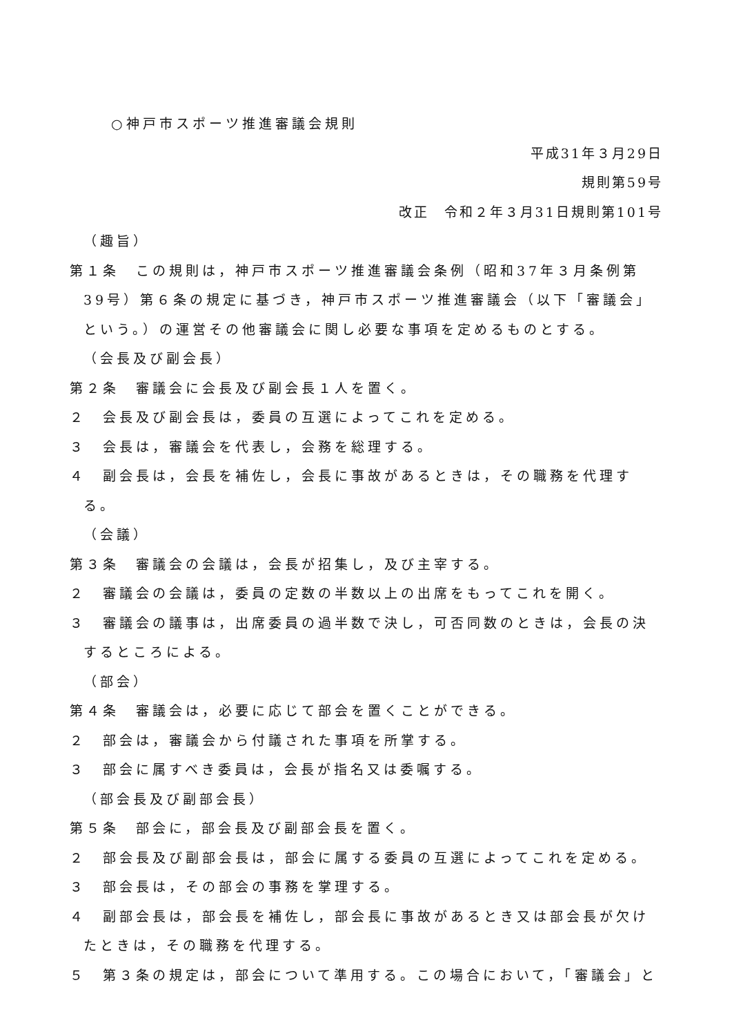○神戸市スポーツ推進審議会規則
平成31年３月29日
規則第59号
改正　令和２年３月31日規則第101号
（趣旨）
第１条　この規則は，神戸市スポーツ推進審議会条例（昭和37年３月条例第39号）第６条の規定に基づき，神戸市スポーツ推進審議会（以下「審議会」という。）の運営その他審議会に関し必要な事項を定めるものとする。
（会長及び副会長）
第２条　審議会に会長及び副会長１人を置く。
２　会長及び副会長は，委員の互選によってこれを定める。
３　会長は，審議会を代表し，会務を総理する。
４　副会長は，会長を補佐し，会長に事故があるときは，その職務を代理する。
（会議）
第３条　審議会の会議は，会長が招集し，及び主宰する。
２　審議会の会議は，委員の定数の半数以上の出席をもってこれを開く。
３　審議会の議事は，出席委員の過半数で決し，可否同数のときは，会長の決するところによる。
（部会）
第４条　審議会は，必要に応じて部会を置くことができる。
２　部会は，審議会から付議された事項を所掌する。
３　部会に属すべき委員は，会長が指名又は委嘱する。
（部会長及び副部会長）
第５条　部会に，部会長及び副部会長を置く。
２　部会長及び副部会長は，部会に属する委員の互選によってこれを定める。
３　部会長は，その部会の事務を掌理する。
４　副部会長は，部会長を補佐し，部会長に事故があるとき又は部会長が欠けたときは，その職務を代理する。
５　第３条の規定は，部会について準用する。この場合において，「審議会」と